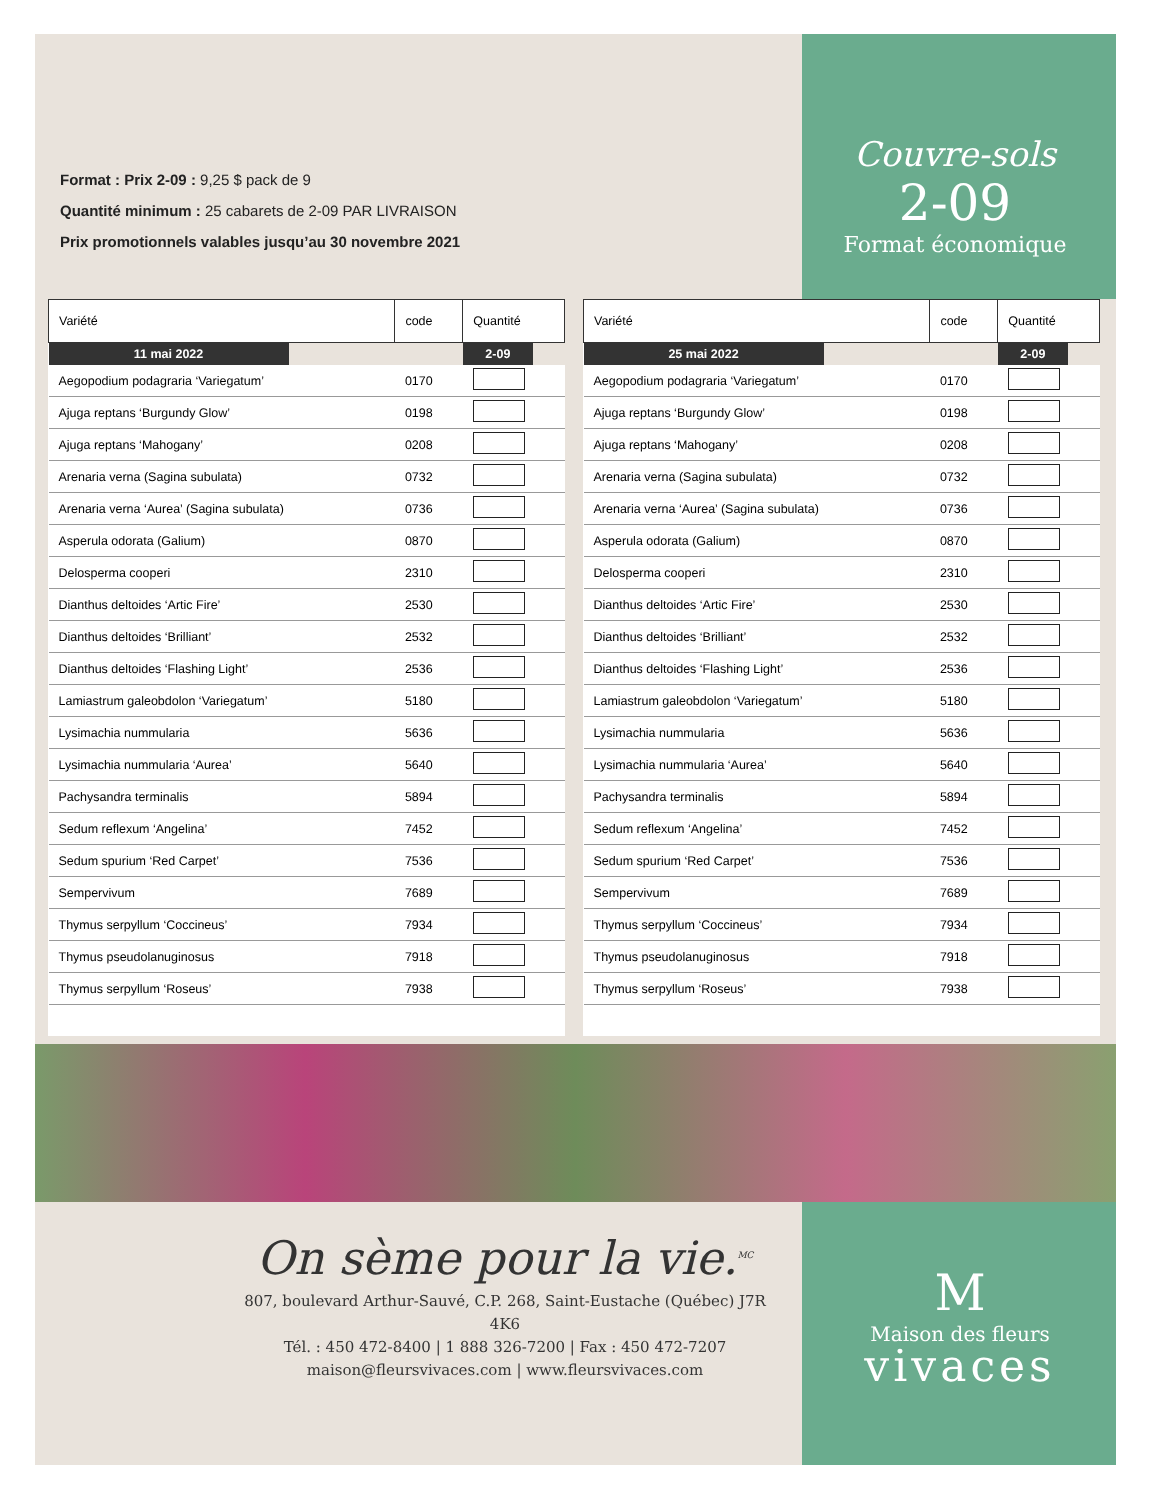Format : Prix 2-09 : 9,25 $ pack de 9
Quantité minimum : 25 cabarets de 2-09 PAR LIVRAISON
Prix promotionnels valables jusqu’au 30 novembre 2021
Couvre-sols
2-09
Format économique
| Variété | code | Quantité |
| --- | --- | --- |
| 11 mai 2022 | | 2-09 |
| Aegopodium podagraria ‘Variegatum’ | 0170 | |
| Ajuga reptans ‘Burgundy Glow’ | 0198 | |
| Ajuga reptans ‘Mahogany’ | 0208 | |
| Arenaria verna (Sagina subulata) | 0732 | |
| Arenaria verna ‘Aurea’ (Sagina subulata) | 0736 | |
| Asperula odorata (Galium) | 0870 | |
| Delosperma cooperi | 2310 | |
| Dianthus deltoides ‘Artic Fire’ | 2530 | |
| Dianthus deltoides ‘Brilliant’ | 2532 | |
| Dianthus deltoides ‘Flashing Light’ | 2536 | |
| Lamiastrum galeobdolon ‘Variegatum’ | 5180 | |
| Lysimachia nummularia | 5636 | |
| Lysimachia nummularia ‘Aurea’ | 5640 | |
| Pachysandra terminalis | 5894 | |
| Sedum reflexum ‘Angelina’ | 7452 | |
| Sedum spurium ‘Red Carpet’ | 7536 | |
| Sempervivum | 7689 | |
| Thymus serpyllum ‘Coccineus’ | 7934 | |
| Thymus pseudolanuginosus | 7918 | |
| Thymus serpyllum ‘Roseus’ | 7938 | |
| Variété | code | Quantité |
| --- | --- | --- |
| 25 mai 2022 | | 2-09 |
| Aegopodium podagraria ‘Variegatum’ | 0170 | |
| Ajuga reptans ‘Burgundy Glow’ | 0198 | |
| Ajuga reptans ‘Mahogany’ | 0208 | |
| Arenaria verna (Sagina subulata) | 0732 | |
| Arenaria verna ‘Aurea’ (Sagina subulata) | 0736 | |
| Asperula odorata (Galium) | 0870 | |
| Delosperma cooperi | 2310 | |
| Dianthus deltoides ‘Artic Fire’ | 2530 | |
| Dianthus deltoides ‘Brilliant’ | 2532 | |
| Dianthus deltoides ‘Flashing Light’ | 2536 | |
| Lamiastrum galeobdolon ‘Variegatum’ | 5180 | |
| Lysimachia nummularia | 5636 | |
| Lysimachia nummularia ‘Aurea’ | 5640 | |
| Pachysandra terminalis | 5894 | |
| Sedum reflexum ‘Angelina’ | 7452 | |
| Sedum spurium ‘Red Carpet’ | 7536 | |
| Sempervivum | 7689 | |
| Thymus serpyllum ‘Coccineus’ | 7934 | |
| Thymus pseudolanuginosus | 7918 | |
| Thymus serpyllum ‘Roseus’ | 7938 | |
On sème pour la vie.<sup>MC</sup>
807, boulevard Arthur-Sauvé, C.P. 268, Saint-Eustache (Québec) J7R 4K6
Tél. : 450 472-8400 | 1 888 326-7200 | Fax : 450 472-7207
maison@fleursvivaces.com | www.fleursvivaces.com
M
Maison des fleurs
vivaces